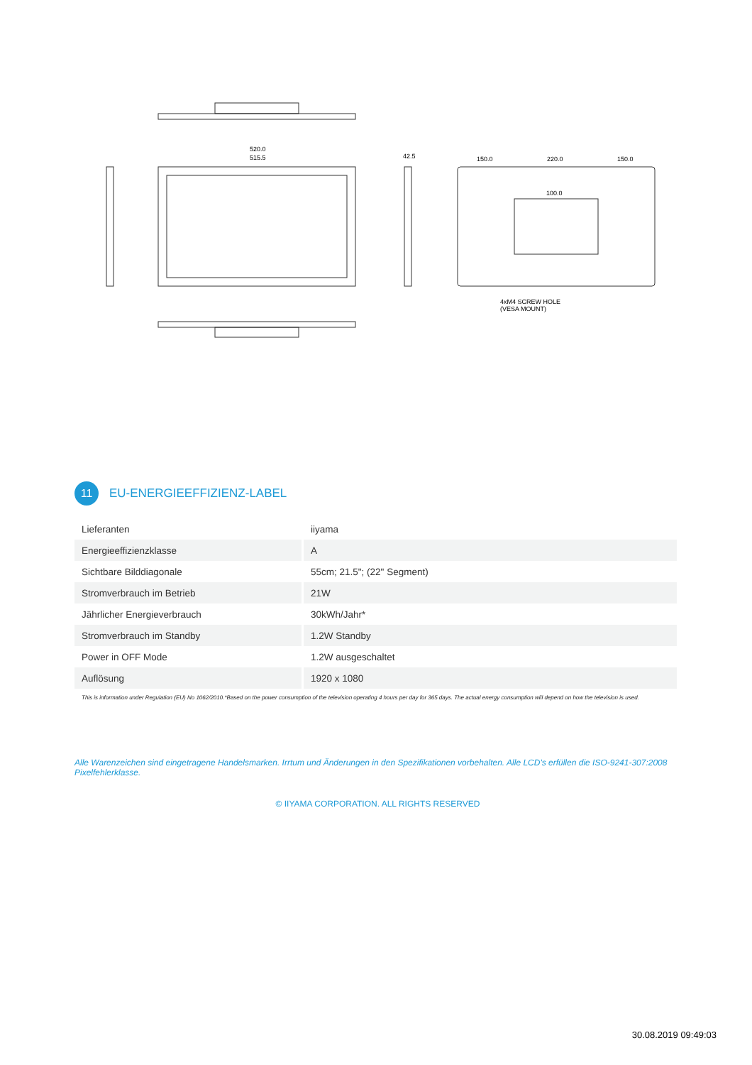520.0
515.5
42.5
150.0
220.0
150.0
100.0
4xM4 SCREW HOLE
(VESA MOUNT)
11
EU-ENERGIEEFFIZIENZ-LABEL
| Lieferanten | iiyama |
| Energieeffizienzklasse | A |
| Sichtbare Bilddiagonale | 55cm; 21.5"; (22" Segment) |
| Stromverbrauch im Betrieb | 21W |
| Jährlicher Energieverbrauch | 30kWh/Jahr* |
| Stromverbrauch im Standby | 1.2W Standby |
| Power in OFF Mode | 1.2W ausgeschaltet |
| Auflösung | 1920 x 1080 |
This is information under Regulation (EU) No 1062/2010.*Based on the power consumption of the television operating 4 hours per day for 365 days. The actual energy consumption will depend on how the television is used.
Alle Warenzeichen sind eingetragene Handelsmarken. Irrtum und Änderungen in den Spezifikationen vorbehalten. Alle LCD's erfüllen die ISO-9241-307:2008 Pixelfehlerklasse.
© IIYAMA CORPORATION. ALL RIGHTS RESERVED
30.08.2019 09:49:03